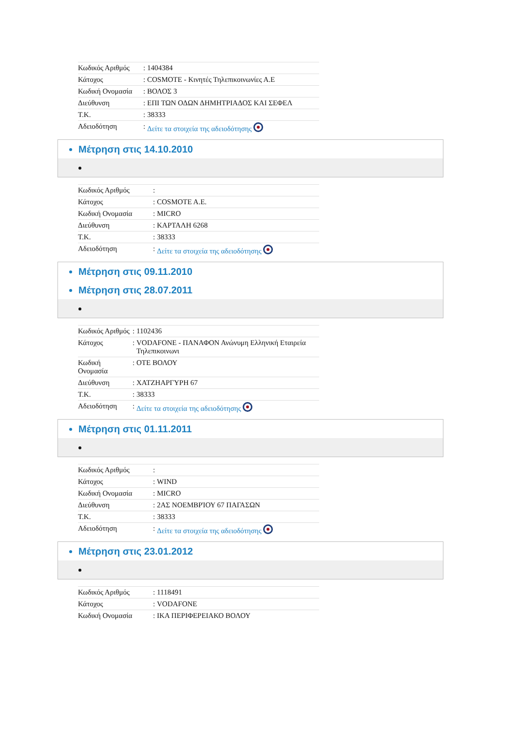| Κωδικός Αριθμός | : | 1404384 |
| Κάτοχος | : | COSMOTE - Κινητές Τηλεπικοινωνίες Α.Ε |
| Κωδική Ονομασία | : | ΒΟΛΟΣ 3 |
| Διεύθυνση | : | ΕΠΙ ΤΩΝ ΟΔΩΝ ΔΗΜΗΤΡΙΑΔΟΣ ΚΑΙ ΣΕΦΕΛ |
| Τ.Κ. | : | 38333 |
| Αδειοδότηση | : | Δείτε τα στοιχεία της αδειοδότησης |
Μέτρηση στις 14.10.2010
| Κωδικός Αριθμός | : | |
| Κάτοχος | : | COSMOTE A.E. |
| Κωδική Ονομασία | : | MICRO |
| Διεύθυνση | : | ΚΑΡΤΑΛΗ 6268 |
| Τ.Κ. | : | 38333 |
| Αδειοδότηση | : | Δείτε τα στοιχεία της αδειοδότησης |
Μέτρηση στις 09.11.2010
Μέτρηση στις 28.07.2011
| Κωδικός Αριθμός | : | 1102436 |
| Κάτοχος | : | VODAFONE - ΠΑΝΑΦΟΝ Ανώνυμη Ελληνική Εταιρεία Τηλεπικοινωνι |
| Κωδική Ονομασία | : | ΟΤΕ ΒΟΛΟΥ |
| Διεύθυνση | : | ΧΑΤΖΗΑΡΓΥΡΗ 67 |
| Τ.Κ. | : | 38333 |
| Αδειοδότηση | : | Δείτε τα στοιχεία της αδειοδότησης |
Μέτρηση στις 01.11.2011
| Κωδικός Αριθμός | : | |
| Κάτοχος | : | WIND |
| Κωδική Ονομασία | : | MICRO |
| Διεύθυνση | : | 2ΑΣ ΝΟΕΜΒΡΊΟΥ 67 ΠΑΓΑΣΩΝ |
| Τ.Κ. | : | 38333 |
| Αδειοδότηση | : | Δείτε τα στοιχεία της αδειοδότησης |
Μέτρηση στις 23.01.2012
| Κωδικός Αριθμός | : | 1118491 |
| Κάτοχος | : | VODAFONE |
| Κωδική Ονομασία | : | ΙΚΑ ΠΕΡΙΦΕΡΕΙΑΚΟ ΒΟΛΟΥ |